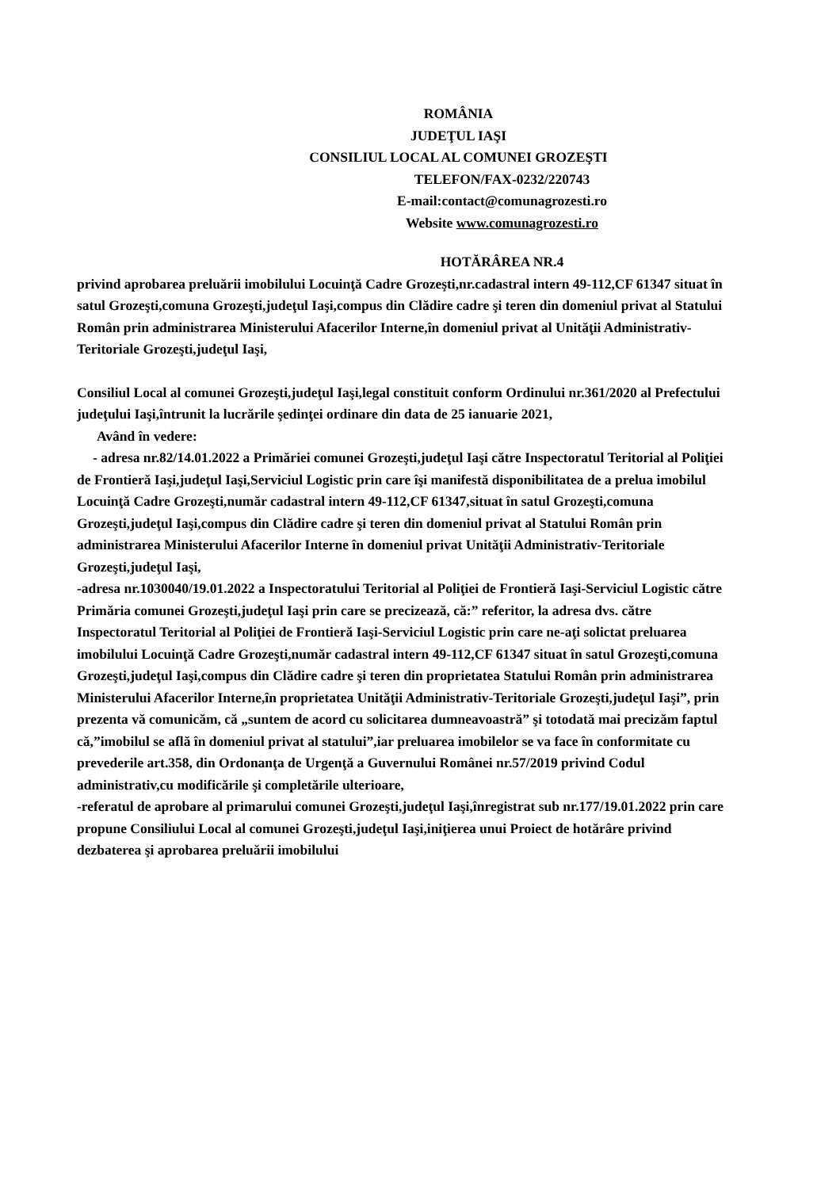ROMÂNIA
JUDEŢUL IAŞI
CONSILIUL LOCAL AL COMUNEI GROZEŞTI
TELEFON/FAX-0232/220743
E-mail:contact@comunagrozesti.ro
Website www.comunagrozesti.ro
HOTĂRÂREA NR.4
privind aprobarea preluării imobilului Locuinţă Cadre Grozeşti,nr.cadastral intern 49-112,CF 61347 situat în satul Grozeşti,comuna Grozeşti,judeţul Iaşi,compus din Clădire cadre şi teren din domeniul privat al Statului Român prin administrarea Ministerului Afacerilor Interne,în domeniul privat al Unităţii Administrativ-Teritoriale Grozeşti,judeţul Iaşi,
Consiliul Local al comunei Grozeşti,judeţul Iaşi,legal constituit conform Ordinului nr.361/2020 al Prefectului judeţului Iaşi,întrunit la lucrările şedinţei ordinare din data de 25 ianuarie 2021,
Având în vedere:
- adresa nr.82/14.01.2022 a Primăriei comunei Grozeşti,judeţul Iaşi către Inspectoratul Teritorial al Poliţiei de Frontieră Iaşi,judeţul Iaşi,Serviciul Logistic prin care îşi manifestă disponibilitatea de a prelua imobilul Locuinţă Cadre Grozeşti,număr cadastral intern 49-112,CF 61347,situat în satul Grozeşti,comuna Grozeşti,judeţul Iaşi,compus din Clădire cadre şi teren din domeniul privat al Statului Român prin administrarea Ministerului Afacerilor Interne în domeniul privat Unităţii Administrativ-Teritoriale Grozeşti,judeţul Iaşi,
-adresa nr.1030040/19.01.2022 a Inspectoratului Teritorial al Poliţiei de Frontieră Iaşi-Serviciul Logistic către Primăria comunei Grozeşti,judeţul Iaşi prin care se precizează, că:” referitor, la adresa dvs. către Inspectoratul Teritorial al Poliţiei de Frontieră Iaşi-Serviciul Logistic prin care ne-aţi solictat preluarea imobilului Locuinţă Cadre Grozeşti,număr cadastral intern 49-112,CF 61347 situat în satul Grozeşti,comuna Grozeşti,judeţul Iaşi,compus din Clădire cadre şi teren din proprietatea Statului Român prin administrarea Ministerului Afacerilor Interne,în proprietatea Unităţii Administrativ-Teritoriale Grozeşti,judeţul Iaşi”, prin prezenta vă comunicăm, că „suntem de acord cu solicitarea dumneavoastră” şi totodată mai precizăm faptul că,”imobilul se află în domeniul privat al statului”,iar preluarea imobilelor se va face în conformitate cu prevederile art.358, din Ordonanţa de Urgenţă a Guvernului Românei nr.57/2019 privind Codul administrativ,cu modificările şi completările ulterioare,
-referatul de aprobare al primarului comunei Grozeşti,judeţul Iaşi,înregistrat sub nr.177/19.01.2022 prin care propune Consiliului Local al comunei Grozeşti,judeţul Iaşi,iniţierea unui Proiect de hotărâre privind dezbaterea şi aprobarea preluării imobilului